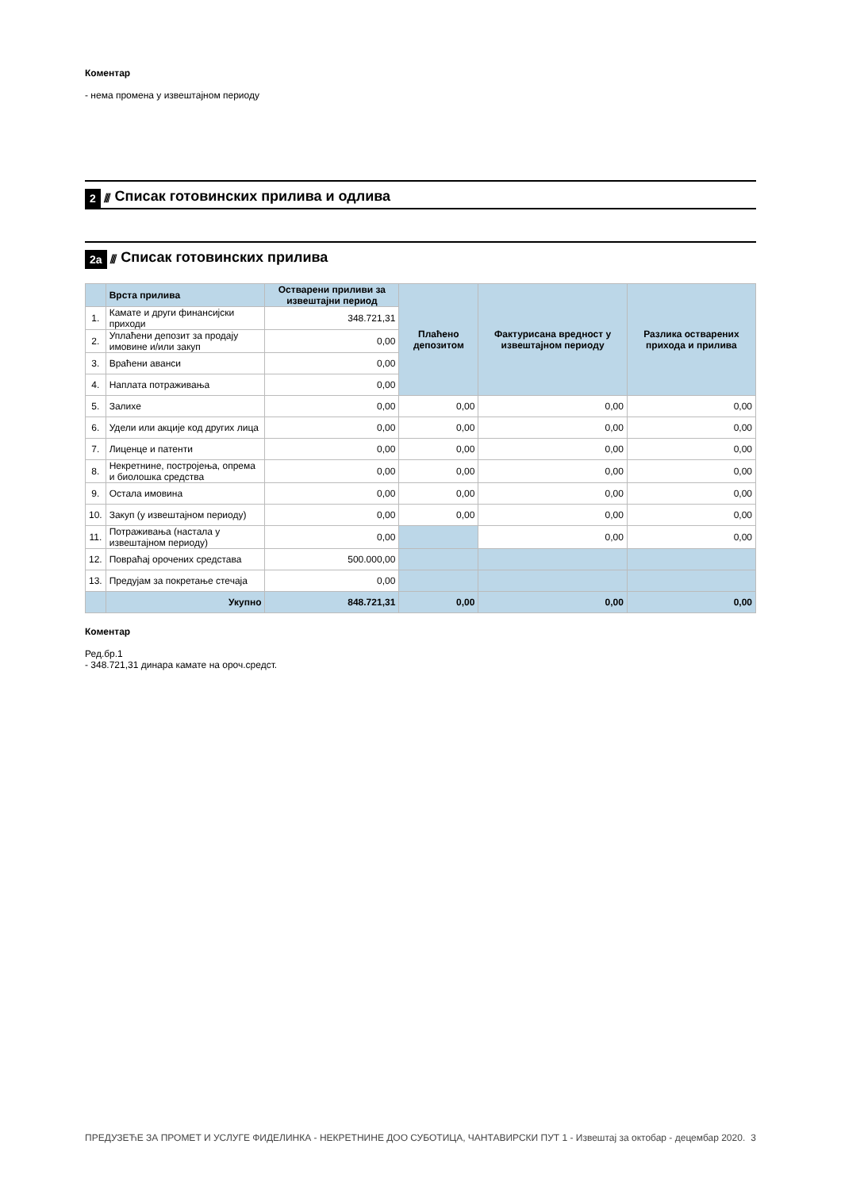Коментар
- нема промена у извештајном периоду
2 ////
Списак готовинских прилива и одлива
2а //// Списак готовинских прилива
| | Врста прилива | Остварени приливи за извештајни период | Плаћено депозитом | Фактурисана вредност у извештајном периоду | Разлика остварених прихода и прилива |
| --- | --- | --- | --- | --- | --- |
| 1. | Камате и други финансијски приходи | 348.721,31 | | | |
| 2. | Уплаћени депозит за продају имовине и/или закуп | 0,00 | | | |
| 3. | Враћени аванси | 0,00 | | | |
| 4. | Наплата потраживања | 0,00 | | | |
| 5. | Залихе | 0,00 | 0,00 | 0,00 | 0,00 |
| 6. | Удели или акције код других лица | 0,00 | 0,00 | 0,00 | 0,00 |
| 7. | Лиценце и патенти | 0,00 | 0,00 | 0,00 | 0,00 |
| 8. | Некретнине, постројења, опрема и биолошка средства | 0,00 | 0,00 | 0,00 | 0,00 |
| 9. | Остала имовина | 0,00 | 0,00 | 0,00 | 0,00 |
| 10. | Закуп (у извештајном периоду) | 0,00 | 0,00 | 0,00 | 0,00 |
| 11. | Потраживања (настала у извештајном периоду) | 0,00 | | 0,00 | 0,00 |
| 12. | Повраћај орочених средстава | 500.000,00 | | | |
| 13. | Предујам за покретање стечаја | 0,00 | | | |
| | Укупно | 848.721,31 | 0,00 | 0,00 | 0,00 |
Коментар
Ред.бр.1
- 348.721,31 динара камате на ороч.средст.
ПРЕДУЗЕЋЕ ЗА ПРОМЕТ И УСЛУГЕ ФИДЕЛИНКА - НЕКРЕТНИНЕ ДОО СУБОТИЦА, ЧАНТАВИРСКИ ПУТ 1 - Извештај за октобар - децембар 2020. 3